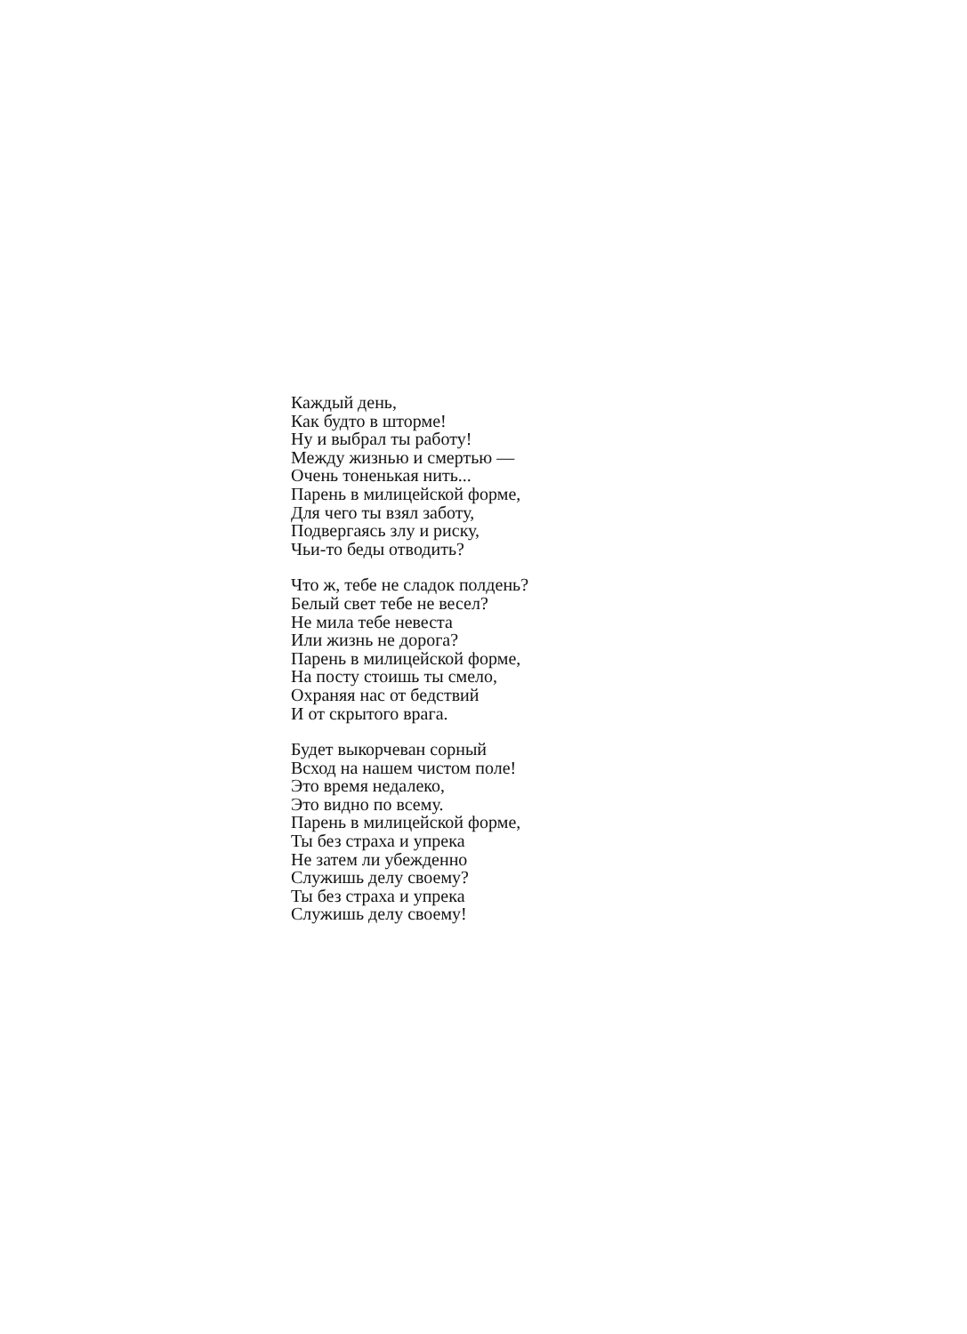Каждый день,
Как будто в шторме!
Ну и выбрал ты работу!
Между жизнью и смертью —
Очень тоненькая нить...
Парень в милицейской форме,
Для чего ты взял заботу,
Подвергаясь злу и риску,
Чьи-то беды отводить?
Что ж, тебе не сладок полдень?
Белый свет тебе не весел?
Не мила тебе невеста
Или жизнь не дорога?
Парень в милицейской форме,
На посту стоишь ты смело,
Охраняя нас от бедствий
И от скрытого врага.
Будет выкорчеван сорный
Всход на нашем чистом поле!
Это время недалеко,
Это видно по всему.
Парень в милицейской форме,
Ты без страха и упрека
Не затем ли убежденно
Служишь делу своему?
Ты без страха и упрека
Служишь делу своему!